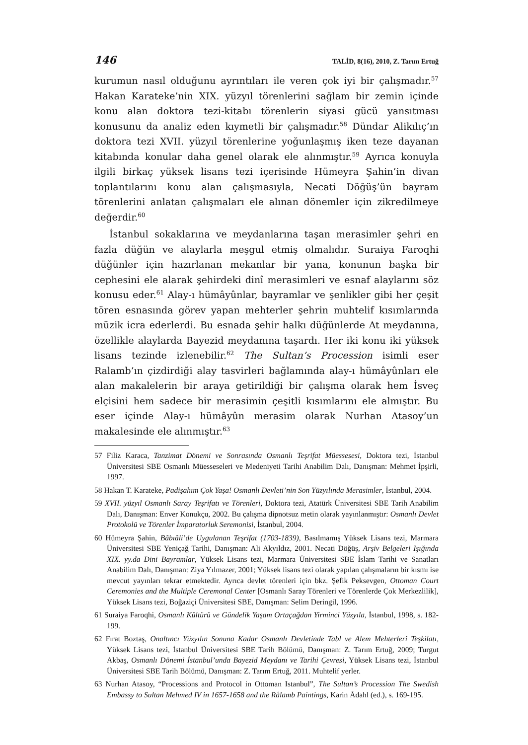146 TALİD, 8(16), 2010, Z. Tarım Ertuğ
kurumun nasıl olduğunu ayrıntıları ile veren çok iyi bir çalışmadır.<sup>57</sup> Hakan Karateke’nin XIX. yüzyıl törenlerini sağlam bir zemin içinde konu alan doktora tezi-kitabı törenlerin siyasi gücü yansıtması konusunu da analiz eden kıymetli bir çalışmadır.<sup>58</sup> Dündar Alikılıç’ın doktora tezi XVII. yüzyıl törenlerine yoğunlaşmış iken teze dayanan kitabında konular daha genel olarak ele alınmıştır.<sup>59</sup> Ayrıca konuyla ilgili birkaç yüksek lisans tezi içerisinde Hümeyra Şahin’in divan toplantılarını konu alan çalışmasıyla, Necati Döğüş’ün bayram törenlerini anlatan çalışmaları ele alınan dönemler için zikredilmeye değerdir.<sup>60</sup>
İstanbul sokaklarına ve meydanlarına taşan merasimler şehri en fazla düğün ve alaylarla meşgul etmiş olmalıdır. Suraiya Faroqhi düğünler için hazırlanan mekanlar bir yana, konunun başka bir cephesini ele alarak şehirdeki dinî merasimleri ve esnaf alaylarını söz konusu eder.<sup>61</sup> Alay-ı hümâyûnlar, bayramlar ve şenlikler gibi her çeşit tören esnasında görev yapan mehterler şehrin muhtelif kısımlarında müzik icra ederlerdi. Bu esnada şehir halkı düğünlerde At meydanına, özellikle alaylarda Bayezid meydanına taşardı. Her iki konu iki yüksek lisans tezinde izlenebilir.<sup>62</sup> The Sultan’s Procession isimli eser Ralamb’ın çizdirdiği alay tasvirleri bağlamında alay-ı hümâyûnları ele alan makalelerin bir araya getirildiği bir çalışma olarak hem İsveç elçisini hem sadece bir merasimin çeşitli kısımlarını ele almıştır. Bu eser içinde Alay-ı hümâyûn merasim olarak Nurhan Atasoy’un makalesinde ele alınmıştır.<sup>63</sup>
57 Filiz Karaca, Tanzimat Dönemi ve Sonrasında Osmanlı Teşrifat Müessesesi, Doktora tezi, İstanbul Üniversitesi SBE Osmanlı Müesseseleri ve Medeniyeti Tarihi Anabilim Dalı, Danışman: Mehmet İpşirli, 1997.
58 Hakan T. Karateke, Padişahım Çok Yaşa! Osmanlı Devleti’nin Son Yüzyılında Merasimler, İstanbul, 2004.
59 XVII. yüzyıl Osmanlı Saray Teşrifatı ve Törenleri, Doktora tezi, Atatürk Üniversitesi SBE Tarih Anabilim Dalı, Danışman: Enver Konukçu, 2002. Bu çalışma dipnotsuz metin olarak yayınlanmıştır: Osmanlı Devlet Protokolü ve Törenler İmparatorluk Seremonisi, İstanbul, 2004.
60 Hümeyra Şahin, Bâbıâli’de Uygulanan Teşrifat (1703-1839), Basılmamış Yüksek Lisans tezi, Marmara Üniversitesi SBE Yeniçağ Tarihi, Danışman: Ali Akyıldız, 2001. Necati Döğüş, Arşiv Belgeleri Işığında XIX. yy.da Dini Bayramlar, Yüksek Lisans tezi, Marmara Üniversitesi SBE İslam Tarihi ve Sanatları Anabilim Dalı, Danışman: Ziya Yılmazer, 2001; Yüksek lisans tezi olarak yapılan çalışmaların bir kısmı ise mevcut yayınları tekrar etmektedir. Ayrıca devlet törenleri için bkz. Şefik Peksevgen, Ottoman Court Ceremonies and the Multiple Ceremonal Center [Osmanlı Saray Törenleri ve Törenlerde Çok Merkezlilik], Yüksek Lisans tezi, Boğaziçi Üniversitesi SBE, Danışman: Selim Deringil, 1996.
61 Suraiya Faroqhi, Osmanlı Kültürü ve Gündelik Yaşam Ortaçağdan Yirminci Yüzyıla, İstanbul, 1998, s. 182-199.
62 Fırat Boztaş, Onaltıncı Yüzyılın Sonuna Kadar Osmanlı Devletinde Tabl ve Alem Mehterleri Teşkilatı, Yüksek Lisans tezi, İstanbul Üniversitesi SBE Tarih Bölümü, Danışman: Z. Tarım Ertuğ, 2009; Turgut Akbaş, Osmanlı Dönemi İstanbul’unda Bayezid Meydanı ve Tarihi Çevresi, Yüksek Lisans tezi, İstanbul Üniversitesi SBE Tarih Bölümü, Danışman: Z. Tarım Ertuğ, 2011. Muhtelif yerler.
63 Nurhan Atasoy, “Processions and Protocol in Ottoman Istanbul”, The Sultan’s Procession The Swedish Embassy to Sultan Mehmed IV in 1657-1658 and the Rålamb Paintings, Karin Ådahl (ed.), s. 169-195.